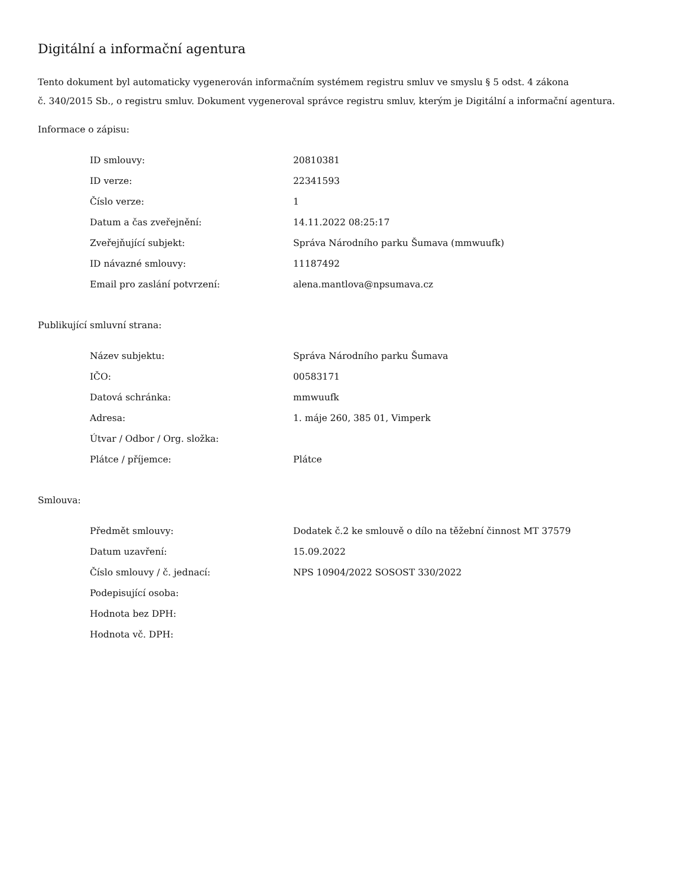Digitální a informační agentura
Tento dokument byl automaticky vygenerován informačním systémem registru smluv ve smyslu § 5 odst. 4 zákona
č. 340/2015 Sb., o registru smluv. Dokument vygeneroval správce registru smluv, kterým je Digitální a informační agentura.
Informace o zápisu:
| ID smlouvy: | 20810381 |
| ID verze: | 22341593 |
| Číslo verze: | 1 |
| Datum a čas zveřejnění: | 14.11.2022 08:25:17 |
| Zveřejňující subjekt: | Správa Národního parku Šumava (mmwuufk) |
| ID návazné smlouvy: | 11187492 |
| Email pro zaslání potvrzení: | alena.mantlova@npsumava.cz |
Publikující smluvní strana:
| Název subjektu: | Správa Národního parku Šumava |
| IČO: | 00583171 |
| Datová schránka: | mmwuufk |
| Adresa: | 1. máje 260, 385 01, Vimperk |
| Útvar / Odbor / Org. složka: | |
| Plátce / příjemce: | Plátce |
Smlouva:
| Předmět smlouvy: | Dodatek č.2 ke smlouvě o dílo na těžební činnost MT 37579 |
| Datum uzavření: | 15.09.2022 |
| Číslo smlouvy / č. jednací: | NPS 10904/2022 SOSOST 330/2022 |
| Podepisující osoba: | |
| Hodnota bez DPH: | |
| Hodnota vč. DPH: | |